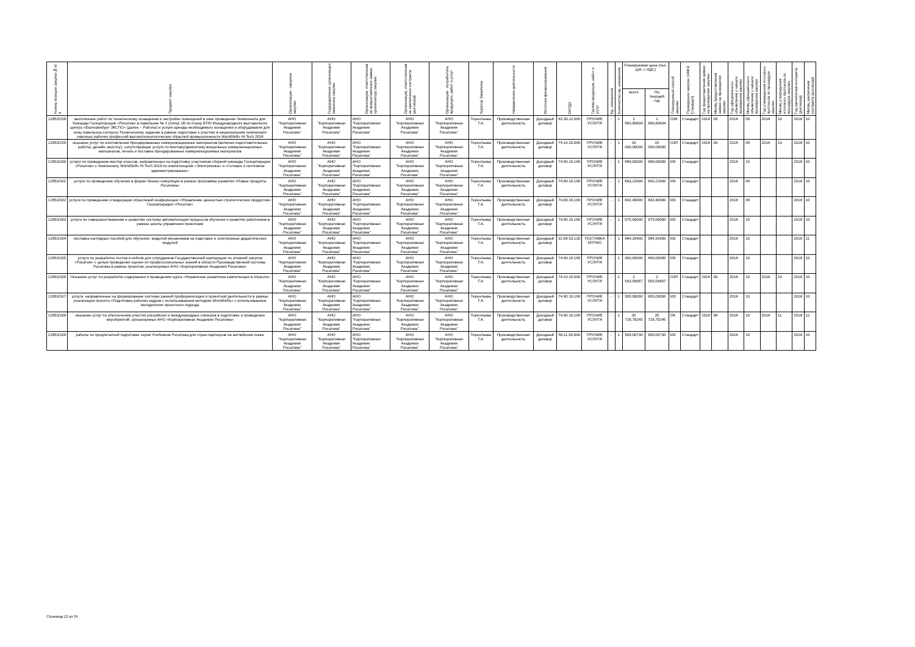| Номер позиции закупки№ п/п | Предмет закупки | Организация - заказчик закупки | Подразделение организации заказчика закупки | Организация, ответственная за предоставление заявки организатору закупки | Организация, ответственная за заключение контракта (договора) | Организация - потребитель продукции, работ и услуг | Куратор Заказчика | Направление деятельности | Источник финансирования | ОКПД2 | Группа продукции, работ и услуг | Ед. измерения | Количество ед. измерения | Планируемая цена (тыс. руб. с НДС) | | Планируемый способ закупки | Проведение закупки (44ФЗ/Стандарт) | Год предоставления заявки на проведение закупки | Месяц предоставления заявки на проведение закупки | Год официального объявления о начале проведения закупки | Месяц официального объявления о начале проведения закупки | Год утверждения итогового протокола по процедуре закупки | Месяц утверждения итогового протокола по процедуре закупки | Год заключения контракта (договора) | Месяц заключения контракта (договора) |
| --- | --- | --- | --- | --- | --- | --- | --- | --- | --- | --- | --- | --- | --- | --- | --- | --- | --- | --- | --- | --- | --- | --- | --- | --- | --- |
| | | | | | | | | | | | | | | всего | На текущий год | | | | | | | | | | |
| 12853/158 | выполнение работ по техническому оснащению и застройке помещений в зоне проведения Чемпионата для Команды Госкорпорации «Росатом» в павильоне № 1 (литер 1В по плану БТИ) Международного выставочного центра «Екатеринбург-ЭКСПО» (далее – Работы) и услуги аренды необходимого оснащения и оборудования для зоны павильона согласно Техническому заданию в рамках подготовки к участию в национальном чемпионате сквозных рабочих профессий высокотехнологических отраслей промышленности WorldSkills Hi-Tech 2018 | АНО "Корпоративная Академия Росатома" | АНО "Корпоративная Академия Росатома" | АНО "Корпоративная Академия Росатома" | АНО "Корпоративная Академия Росатома" | АНО "Корпоративная Академия Росатома" | Терентьева Т.А. | Производственная деятельность | Доходный договор | 82.30.12.000 | ПРОЧИЕ УСЛУГИ | - | 1 | 1 960,80834 | 1 960,80834 | ОЗК | Стандарт | 2018 | 09 | 2018 | 09 | 2018 | 10 | 2018 | 10 |
| 12853/159 | оказание услуг по изготовлению брендированных коммуникационных материалов (включая подготовительные работы, дизайн, верстку), сопутствующие услуги по монтажу/демонтажу визуальных коммуникационных материалов, печать и поставка брендированных коммуникационных материалов | АНО "Корпоративная Академия Росатома" | АНО "Корпоративная Академия Росатома" | АНО "Корпоративная Академия Росатома" | АНО "Корпоративная Академия Росатома" | АНО "Корпоративная Академия Росатома" | Терентьева Т.А. | Производственная деятельность | Доходный договор | 74.10.20.000 | ПРОЧИЕ УСЛУГИ | - | 1 | 20 000,00000 | 20 000,00000 | ОЗП | Стандарт | 2018 | 09 | 2018 | 09 | 2018 | 10 | 2018 | 10 |
| 12853/160 | услуги по проведению мастер-классов, направленных на подготовку участников сборной команды Госкорпорации «Росатом» к Чемпионату WorldSkills Hi-Tech 2018 по компетенциям «Электроника» и «Сетевое и системное администрирование» | АНО "Корпоративная Академия Росатома" | АНО "Корпоративная Академия Росатома" | АНО "Корпоративная Академия Росатома" | АНО "Корпоративная Академия Росатома" | АНО "Корпоративная Академия Росатома" | Терентьева Т.А. | Производственная деятельность | Доходный договор | 74.90.19.190 | ПРОЧИЕ УСЛУГИ | - | 1 | 980,00000 | 980,00000 | МЗ | Стандарт | | | 2018 | 10 | | | 2018 | 10 |
| 12853/161 | услуги по проведению обучения в форме бизнес-симуляции в рамках программы развития «Новые продукты Росатома» | АНО "Корпоративная Академия Росатома" | АНО "Корпоративная Академия Росатома" | АНО "Корпоративная Академия Росатома" | АНО "Корпоративная Академия Росатома" | АНО "Корпоративная Академия Росатома" | Терентьева Т.А. | Производственная деятельность | Доходный договор | 74.90.19.190 | ПРОЧИЕ УСЛУГИ | - | 1 | 683,22000 | 683,22000 | МЗ | Стандарт | | | 2018 | 09 | | | 2018 | 10 |
| 12853/162 | услуги по проведению и модерации отраслевой конференции «Управление ценностью стратегических продуктов» Госкорпорации «Росатом» | АНО "Корпоративная Академия Росатома" | АНО "Корпоративная Академия Росатома" | АНО "Корпоративная Академия Росатома" | АНО "Корпоративная Академия Росатома" | АНО "Корпоративная Академия Росатома" | Терентьева Т.А. | Производственная деятельность | Доходный договор | 74.90.19.190 | ПРОЧИЕ УСЛУГИ | - | 1 | 842,40000 | 842,40000 | МЗ | Стандарт | | | 2018 | 09 | | | 2018 | 10 |
| 12853/163 | услуги по совершенствованию и развитию системы автоматизации процессов обучения и развития работников в рамках школы управления проектами | АНО "Корпоративная Академия Росатома" | АНО "Корпоративная Академия Росатома" | АНО "Корпоративная Академия Росатома" | АНО "Корпоративная Академия Росатома" | АНО "Корпоративная Академия Росатома" | Терентьева Т.А. | Производственная деятельность | Доходный договор | 74.90.19.190 | ПРОЧИЕ УСЛУГИ | - | 1 | 975,00000 | 975,00000 | МЗ | Стандарт | | | 2018 | 10 | | | 2018 | 10 |
| 12853/164 | поставка наглядных пособий для обучения: моделей механизмов на подставке и электронных дидактических модулей | АНО "Корпоративная Академия Росатома" | АНО "Корпоративная Академия Росатома" | АНО "Корпоративная Академия Росатома" | АНО "Корпоративная Академия Росатома" | АНО "Корпоративная Академия Росатома" | Терентьева Т.А. | Производственная деятельность | Доходный договор | 32.99.53.130 | ПОСТАВКА МТРИО | - | 1 | 984,35400 | 984,35400 | МЗ | Стандарт | | | 2018 | 10 | | | 2018 | 11 |
| 12853/165 | услуги по разработке тестов и кейсов для сотрудников Государственной корпорации по атомной энергии «Росатом» с целью проведения оценки их профессиональных знаний в области Производственной системы Росатома в рамках проектов, реализуемых АНО «Корпоративная Академия Росатома» | АНО "Корпоративная Академия Росатома" | АНО "Корпоративная Академия Росатома" | АНО "Корпоративная Академия Росатома" | АНО "Корпоративная Академия Росатома" | АНО "Корпоративная Академия Росатома" | Терентьева Т.А. | Производственная деятельность | Доходный договор | 74.90.19.190 | ПРОЧИЕ УСЛУГИ | - | 1 | 400,00000 | 400,00000 | МЗ | Стандарт | | | 2018 | 10 | | | 2018 | 10 |
| 12853/166 | Оказание услуг по разработке содержания и проведению курса «Управление развитием компетенции в отрасли» | АНО "Корпоративная Академия Росатома" | АНО "Корпоративная Академия Росатома" | АНО "Корпоративная Академия Росатома" | АНО "Корпоративная Академия Росатома" | АНО "Корпоративная Академия Росатома" | Терентьева Т.А. | Производственная деятельность | Доходный договор | 74.10.20.000 | ПРОЧИЕ УСЛУГИ | - | 1 | 2 503,56667 | 2 503,56667 | ОЗП | Стандарт | 2018 | 09 | 2018 | 10 | 2018 | 10 | 2018 | 10 |
| 12853/167 | услуги, направленные на формирование системы ранней профориентации и проектной деятельности в рамках реализации проекта «Подготовка рабочих кадров с использованием методики WorldSkills» с использованием методологии проектного подхода | АНО "Корпоративная Академия Росатома" | АНО "Корпоративная Академия Росатома" | АНО "Корпоративная Академия Росатома" | АНО "Корпоративная Академия Росатома" | АНО "Корпоративная Академия Росатома" | Терентьева Т.А. | Производственная деятельность | Доходный договор | 74.90.19.190 | ПРОЧИЕ УСЛУГИ | - | 1 | 995,00000 | 995,00000 | МЗ | Стандарт | | | 2018 | 10 | | | 2018 | 10 |
| 12853/168 | оказание услуг по обеспечению участия российских и международных спикеров в подготовке и проведении мероприятий, организуемых АНО «Корпоративная Академия Росатома» | АНО "Корпоративная Академия Росатома" | АНО "Корпоративная Академия Росатома" | АНО "Корпоративная Академия Росатома" | АНО "Корпоративная Академия Росатома" | АНО "Корпоративная Академия Росатома" | Терентьева Т.А. | Производственная деятельность | Доходный договор | 74.90.19.190 | ПРОЧИЕ УСЛУГИ | - | 1 | 35 728,79245 | 35 728,79245 | ОК | Стандарт | 2018 | 08 | 2018 | 10 | 2018 | 11 | 2018 | 12 |
| 12853/169 | работы по предпечатной подготовке серии Учебников Росатома для стран-партнеров на английском языке | АНО "Корпоративная Академия Росатома" | АНО "Корпоративная Академия Росатома" | АНО "Корпоративная Академия Росатома" | АНО "Корпоративная Академия Росатома" | АНО "Корпоративная Академия Росатома" | Терентьева Т.А. | Производственная деятельность | Доходный договор | 58.11.50.000 | ПРОЧИЕ УСЛУГИ | - | 1 | 909,00730 | 909,00730 | МЗ | Стандарт | | | 2018 | 10 | | | 2018 | 10 |
Страница 12 из 34